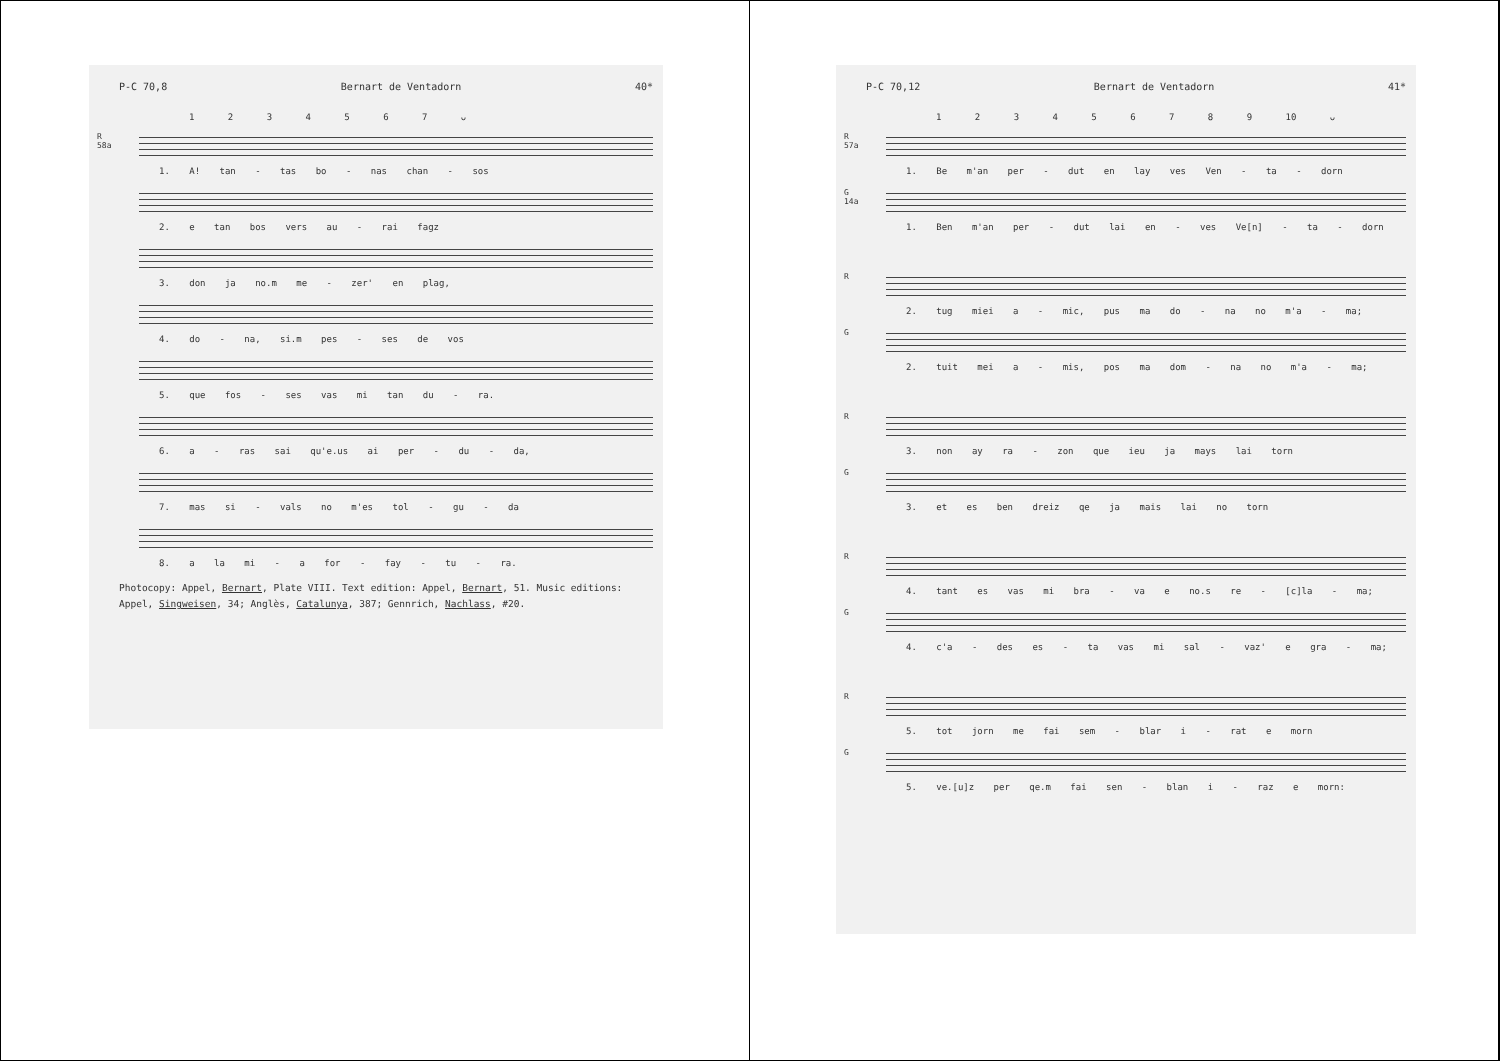P-C 70,8 Bernart de Ventadorn 40*
1 2 3 4 5 6 7 ᴗ
R 58a
1. A! tan - tas bo - nas chan - sos
2. e tan bos vers au - rai fagz
3. don ja no.m me - zer' en plag,
4. do - na, si.m pes - ses de vos
5. que fos - ses vas mi tan du - ra.
6. a - ras sai qu'e.us ai per - du - da,
7. mas si - vals no m'es tol - gu - da
8. a la mi - a for - fay - tu - ra.
Photocopy: Appel, Bernart, Plate VIII. Text edition: Appel, Bernart, 51. Music editions: Appel, Singweisen, 34; Anglès, Catalunya, 387; Gennrich, Nachlass, #20.
P-C 70,12 Bernart de Ventadorn 41*
1 2 3 4 5 6 7 8 9 10 ᴗ
R 57a
1. Be m'an per - dut en lay ves Ven - ta - dorn
G 14a
1. Ben m'an per - dut lai en - ves Ve[n] - ta - dorn
R
2. tug miei a - mic, pus ma do - na no m'a - ma;
G
2. tuit mei a - mis, pos ma dom - na no m'a - ma;
R
3. non ay ra - zon que ieu ja mays lai torn
G
3. et es ben dreiz qe ja mais lai no torn
R
4. tant es vas mi bra - va e no.s re - [c]la - ma;
G
4. c'a - des es - ta vas mi sal - vaz' e gra - ma;
R
5. tot jorn me fai sem - blar i - rat e morn
G
5. ve.[u]z per qe.m fai sen - blan i - raz e morn: